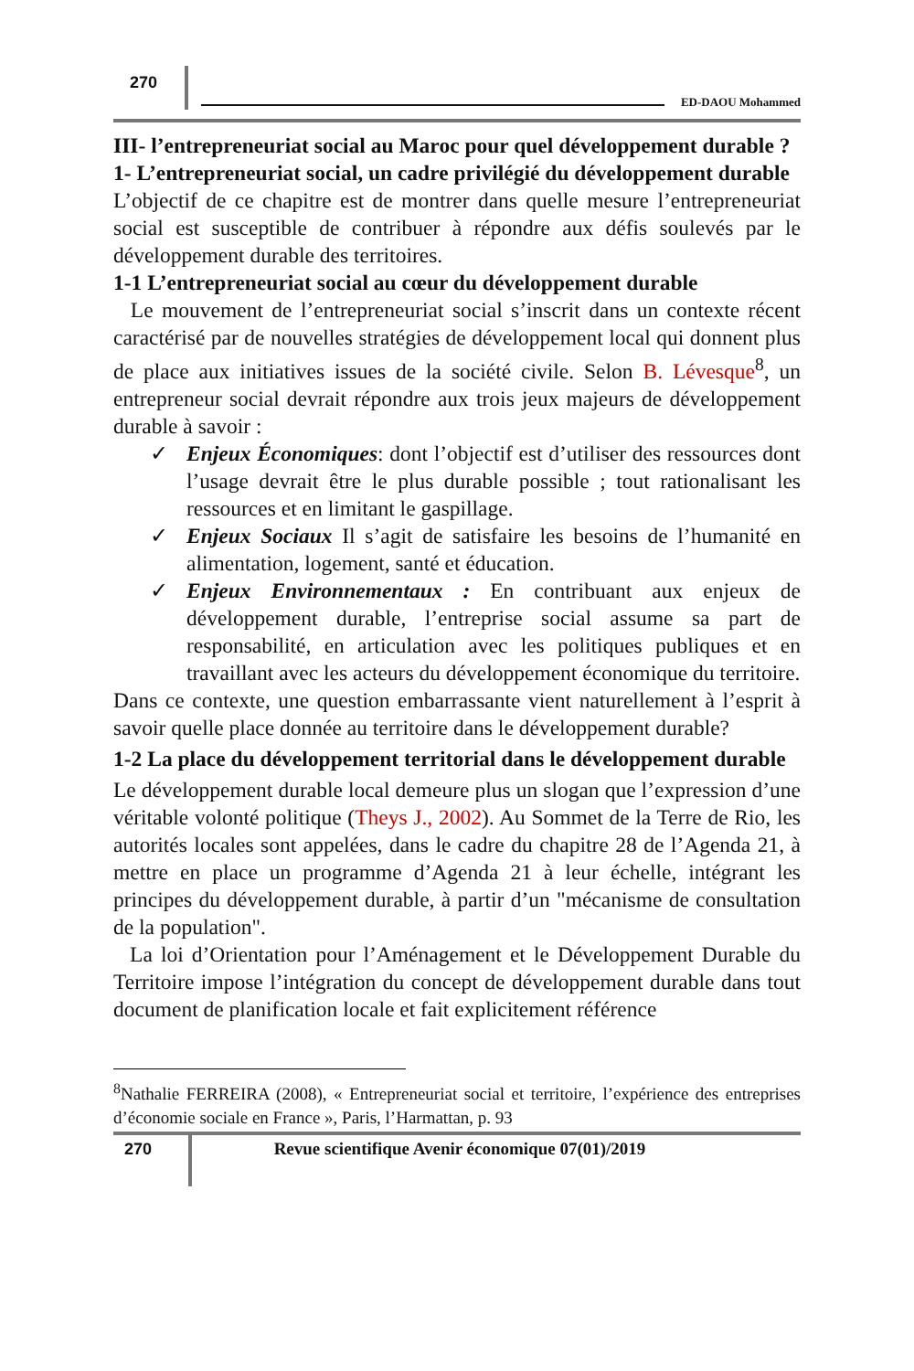270
ED-DAOU Mohammed
III- l’entrepreneuriat social au Maroc pour quel développement durable ?
1- L’entrepreneuriat social, un cadre privilégié du développement durable
L’objectif de ce chapitre est de montrer dans quelle mesure l’entrepreneuriat social est susceptible de contribuer à répondre aux défis soulevés par le développement durable des territoires.
1-1 L’entrepreneuriat social au cœur du développement durable
Le mouvement de l’entrepreneuriat social s’inscrit dans un contexte récent caractérisé par de nouvelles stratégies de développement local qui donnent plus de place aux initiatives issues de la société civile. Selon B. Lévesque<sup>8</sup>, un entrepreneur social devrait répondre aux trois jeux majeurs de développement durable à savoir :
✓ Enjeux Économiques: dont l’objectif est d’utiliser des ressources dont l’usage devrait être le plus durable possible ; tout rationalisant les ressources et en limitant le gaspillage.
✓ Enjeux Sociaux Il s’agit de satisfaire les besoins de l’humanité en alimentation, logement, santé et éducation.
✓ Enjeux Environnementaux : En contribuant aux enjeux de développement durable, l’entreprise social assume sa part de responsabilité, en articulation avec les politiques publiques et en travaillant avec les acteurs du développement économique du territoire.
Dans ce contexte, une question embarrassante vient naturellement à l’esprit à savoir quelle place donnée au territoire dans le développement durable?
1-2 La place du développement territorial dans le développement durable
Le développement durable local demeure plus un slogan que l’expression d’une véritable volonté politique (Theys J., 2002). Au Sommet de la Terre de Rio, les autorités locales sont appelées, dans le cadre du chapitre 28 de l’Agenda 21, à mettre en place un programme d’Agenda 21 à leur échelle, intégrant les principes du développement durable, à partir d’un "mécanisme de consultation de la population".
La loi d’Orientation pour l’Aménagement et le Développement Durable du Territoire impose l’intégration du concept de développement durable dans tout document de planification locale et fait explicitement référence
<sup>8</sup> Nathalie FERREIRA (2008), « Entrepreneuriat social et territoire, l’expérience des entreprises d’économie sociale en France », Paris, l’Harmattan, p. 93
270
Revue scientifique Avenir économique 07(01)/2019